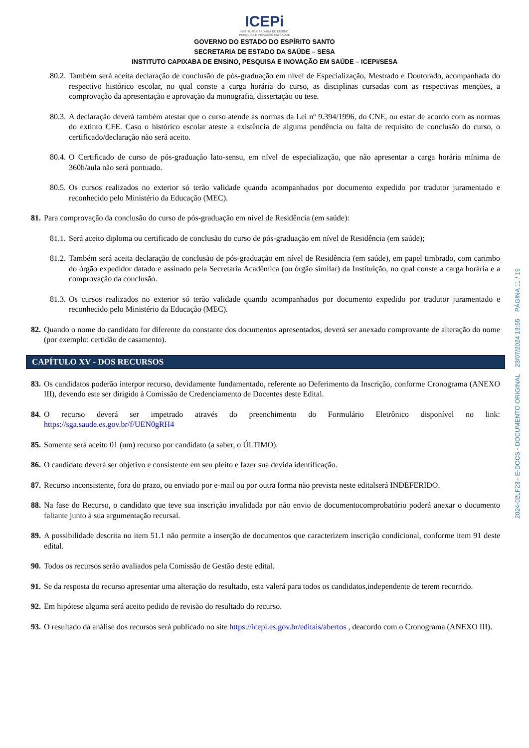ICEPi
INSTITUTO CAPIXABA DE ENSINO,
PESQUISA E INOVAÇÃO EM SAÚDE
GOVERNO DO ESTADO DO ESPÍRITO SANTO
SECRETARIA DE ESTADO DA SAÚDE – SESA
INSTITUTO CAPIXABA DE ENSINO, PESQUISA E INOVAÇÃO EM SAÚDE – ICEPi/SESA
80.2. Também será aceita declaração de conclusão de pós-graduação em nível de Especialização, Mestrado e Doutorado, acompanhada do respectivo histórico escolar, no qual conste a carga horária do curso, as disciplinas cursadas com as respectivas menções, a comprovação da apresentação e aprovação da monografia, dissertação ou tese.
80.3. A declaração deverá também atestar que o curso atende às normas da Lei nº 9.394/1996, do CNE, ou estar de acordo com as normas do extinto CFE. Caso o histórico escolar ateste a existência de alguma pendência ou falta de requisito de conclusão do curso, o certificado/declaração não será aceito.
80.4. O Certificado de curso de pós-graduação lato-sensu, em nível de especialização, que não apresentar a carga horária mínima de 360h/aula não será pontuado.
80.5. Os cursos realizados no exterior só terão validade quando acompanhados por documento expedido por tradutor juramentado e reconhecido pelo Ministério da Educação (MEC).
81. Para comprovação da conclusão do curso de pós-graduação em nível de Residência (em saúde):
81.1. Será aceito diploma ou certificado de conclusão do curso de pós-graduação em nível de Residência (em saúde);
81.2. Também será aceita declaração de conclusão de pós-graduação em nível de Residência (em saúde), em papel timbrado, com carimbo do órgão expedidor datado e assinado pela Secretaria Acadêmica (ou órgão similar) da Instituição, no qual conste a carga horária e a comprovação da conclusão.
81.3. Os cursos realizados no exterior só terão validade quando acompanhados por documento expedido por tradutor juramentado e reconhecido pelo Ministério da Educação (MEC).
82. Quando o nome do candidato for diferente do constante dos documentos apresentados, deverá ser anexado comprovante de alteração do nome (por exemplo: certidão de casamento).
CAPÍTULO XV - DOS RECURSOS
83. Os candidatos poderão interpor recurso, devidamente fundamentado, referente ao Deferimento da Inscrição, conforme Cronograma (ANEXO III), devendo este ser dirigido à Comissão de Credenciamento de Docentes deste Edital.
84. O recurso deverá ser impetrado através do preenchimento do Formulário Eletrônico disponível no link: https://sga.saude.es.gov.br/f/UEN0gRH4
85. Somente será aceito 01 (um) recurso por candidato (a saber, o ÚLTIMO).
86. O candidato deverá ser objetivo e consistente em seu pleito e fazer sua devida identificação.
87. Recurso inconsistente, fora do prazo, ou enviado por e-mail ou por outra forma não prevista neste editalserá INDEFERIDO.
88. Na fase do Recurso, o candidato que teve sua inscrição invalidada por não envio de documentocomprobatório poderá anexar o documento faltante junto à sua argumentação recursal.
89. A possibilidade descrita no item 51.1 não permite a inserção de documentos que caracterizem inscrição condicional, conforme item 91 deste edital.
90. Todos os recursos serão avaliados pela Comissão de Gestão deste edital.
91. Se da resposta do recurso apresentar uma alteração do resultado, esta valerá para todos os candidatos,independente de terem recorrido.
92. Em hipótese alguma será aceito pedido de revisão do resultado do recurso.
93. O resultado da análise dos recursos será publicado no site https://icepi.es.gov.br/editais/abertos , deacordo com o Cronograma (ANEXO III).
2024-02LF23 - E-DOCS - DOCUMENTO ORIGINAL 23/07/2024 13:55 PÁGINA 11 / 19